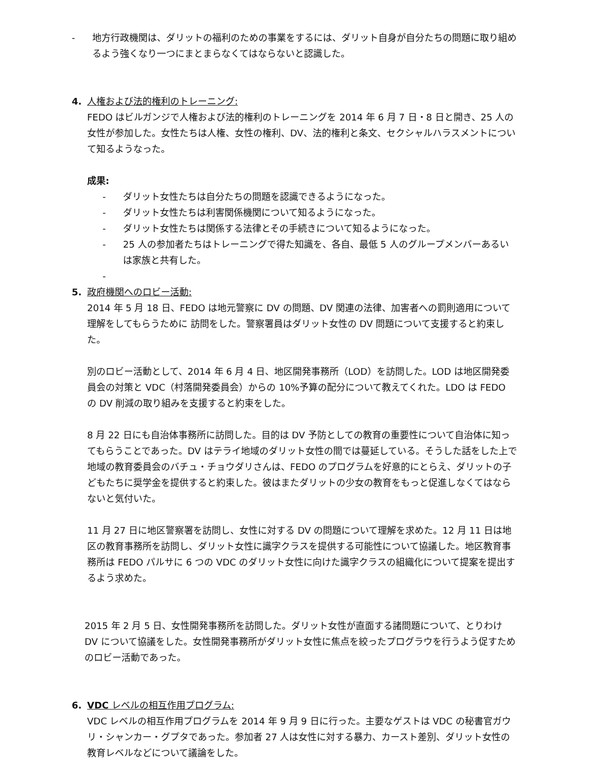- 地方行政機関は、ダリットの福利のための事業をするには、ダリット自身が自分たちの問題に取り組めるよう強くなり一つにまとまらなくてはならないと認識した。
4. 人権および法的権利のトレーニング:
FEDO はビルガンジで人権および法的権利のトレーニングを 2014 年 6 月 7 日・8 日と開き、25 人の女性が参加した。女性たちは人権、女性の権利、DV、法的権利と条文、セクシャルハラスメントについて知るようなった。
成果:
- ダリット女性たちは自分たちの問題を認識できるようになった。
- ダリット女性たちは利害関係機関について知るようになった。
- ダリット女性たちは関係する法律とその手続きについて知るようになった。
- 25 人の参加者たちはトレーニングで得た知識を、各自、最低 5 人のグループメンバーあるいは家族と共有した。
-
5. 政府機関へのロビー活動:
2014 年 5 月 18 日、FEDO は地元警察に DV の問題、DV 関連の法律、加害者への罰則適用について理解をしてもらうために 訪問をした。警察署員はダリット女性の DV 問題について支援すると約束した。
別のロビー活動として、2014 年 6 月 4 日、地区開発事務所（LOD）を訪問した。LOD は地区開発委員会の対策と VDC（村落開発委員会）からの 10%予算の配分について教えてくれた。LDO は FEDO の DV 削減の取り組みを支援すると約束をした。
8 月 22 日にも自治体事務所に訪問した。目的は DV 予防としての教育の重要性について自治体に知ってもらうことであった。DV はテライ地域のダリット女性の間では蔓延している。そうした話をした上で地域の教育委員会のバチュ・チョウダリさんは、FEDO のプログラムを好意的にとらえ、ダリットの子どもたちに奨学金を提供すると約束した。彼はまたダリットの少女の教育をもっと促進しなくてはならないと気付いた。
11 月 27 日に地区警察署を訪問し、女性に対する DV の問題について理解を求めた。12 月 11 日は地区の教育事務所を訪問し、ダリット女性に識字クラスを提供する可能性について協議した。地区教育事務所は FEDO パルサに 6 つの VDC のダリット女性に向けた識字クラスの組織化について提案を提出するよう求めた。
2015 年 2 月 5 日、女性開発事務所を訪問した。ダリット女性が直面する諸問題について、とりわけ DV について協議をした。女性開発事務所がダリット女性に焦点を絞ったプログラウを行うよう促すためのロビー活動であった。
6. VDC レベルの相互作用プログラム:
VDC レベルの相互作用プログラムを 2014 年 9 月 9 日に行った。主要なゲストは VDC の秘書官ガウリ・シャンカー・グプタであった。参加者 27 人は女性に対する暴力、カースト差別、ダリット女性の教育レベルなどについて議論をした。